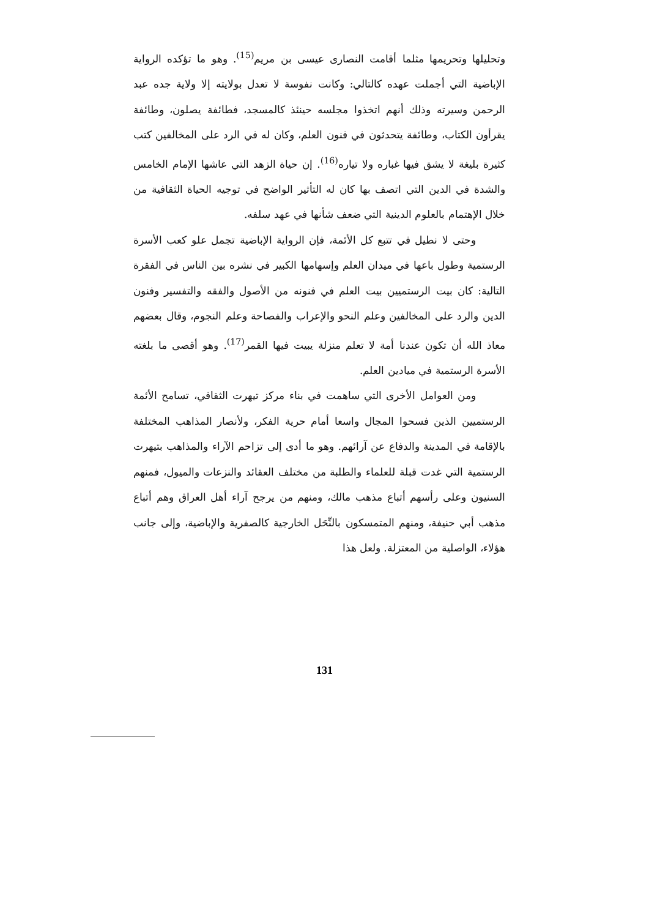وتحليلها وتحريمها مثلما أقامت النصارى عيسى بن مريم<sup>(15)</sup>. وهو ما تؤكده الرواية الإباضية التي أجملت عهده كالتالي: وكانت نفوسة لا تعدل بولايته إلا ولاية جده عبد الرحمن وسيرته وذلك أنهم اتخذوا مجلسه حينئذ كالمسجد، فطائفة يصلون، وطائفة يقرأون الكتاب، وطائفة يتحدثون في فنون العلم، وكان له في الرد على المخالفين كتب كثيرة بليغة لا يشق فيها غباره ولا تياره<sup>(16)</sup>. إن حياة الزهد التي عاشها الإمام الخامس والشدة في الدين التي اتصف بها كان له التأثير الواضح في توجيه الحياة الثقافية من خلال الإهتمام بالعلوم الدينية التي ضعف شأنها في عهد سلفه.
وحتى لا نطيل في تتبع كل الأئمة، فإن الرواية الإباضية تجمل علو كعب الأسرة الرستمية وطول باعها في ميدان العلم وإسهامها الكبير في نشره بين الناس في الفقرة التالية: كان بيت الرستميين بيت العلم في فنونه من الأصول والفقه والتفسير وفنون الدين والرد على المخالفين وعلم النحو والإعراب والفصاحة وعلم النجوم، وقال بعضهم معاذ الله أن تكون عندنا أمة لا تعلم منزلة يبيت فيها القمر<sup>(17)</sup>. وهو أقصى ما بلغته الأسرة الرستمية في ميادين العلم.
ومن العوامل الأخرى التي ساهمت في بناء مركز تيهرت الثقافي، تسامح الأئمة الرستميين الذين فسحوا المجال واسعا أمام حرية الفكر، ولأنصار المذاهب المختلفة بالإقامة في المدينة والدفاع عن آرائهم. وهو ما أدى إلى تزاحم الآراء والمذاهب بتيهرت الرستمية التي غدت قبلة للعلماء والطلبة من مختلف العقائد والنزعات والميول، فمنهم السنيون وعلى رأسهم أتباع مذهب مالك، ومنهم من يرجح آراء أهل العراق وهم أتباع مذهب أبي حنيفة، ومنهم المتمسكون بالنِّحَل الخارجية كالصفرية والإباضية، وإلى جانب هؤلاء، الواصلية من المعتزلة. ولعل هذا
131